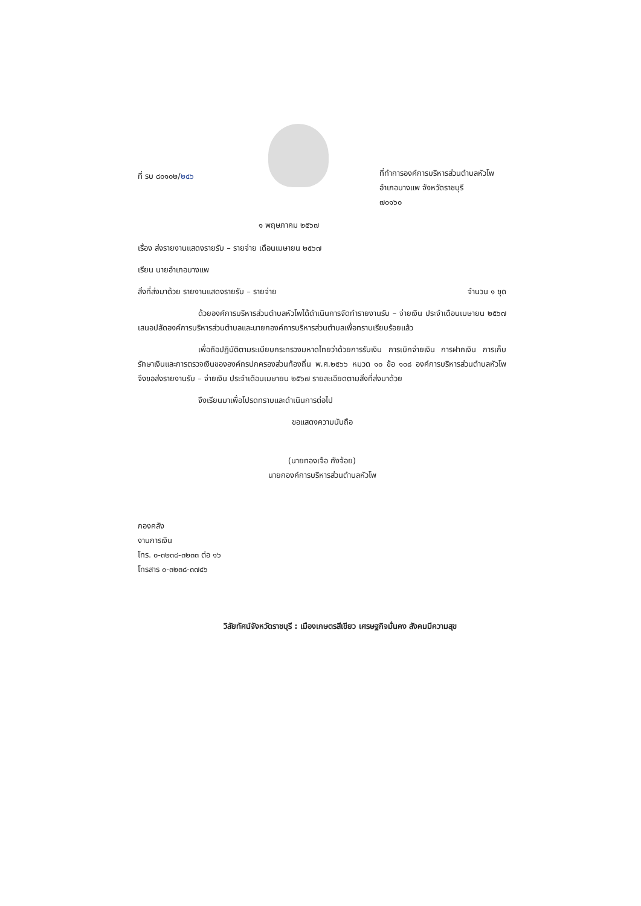ที่ รบ ๘๐๑๐๒/๒๔๖
ที่ทำการองค์การบริหารส่วนตำบลหัวโพ
อำเภอบางแพ จังหวัดราชบุรี
๗๐๑๖๐
๑ พฤษภาคม ๒๕๖๗
เรื่อง ส่งรายงานแสดงรายรับ – รายจ่าย เดือนเมษายน ๒๕๖๗
เรียน นายอำเภอบางแพ
สิ่งที่ส่งมาด้วย รายงานแสดงรายรับ – รายจ่าย จำนวน ๑ ชุด
ด้วยองค์การบริหารส่วนตำบลหัวโพได้ดำเนินการจัดทำรายงานรับ – จ่ายเงิน ประจำเดือนเมษายน ๒๕๖๗ เสนอปลัดองค์การบริหารส่วนตำบลและนายกองค์การบริหารส่วนตำบลเพื่อทราบเรียบร้อยแล้ว
เพื่อถือปฏิบัติตามระเบียบกระทรวงมหาดไทยว่าด้วยการรับเงิน การเบิกจ่ายเงิน การฝากเงิน การเก็บรักษาเงินและการตรวจเงินขององค์กรปกครองส่วนท้องถิ่น พ.ศ.๒๕๖๖ หมวด ๑๐ ข้อ ๑๐๘ องค์การบริหารส่วนตำบลหัวโพ จึงขอส่งรายงานรับ – จ่ายเงิน ประจำเดือนเมษายน ๒๕๖๗ รายละเอียดตามสิ่งที่ส่งมาด้วย
จึงเรียนมาเพื่อโปรดทราบและดำเนินการต่อไป
ขอแสดงความนับถือ
(นายทองเจือ กังจ้อย)
นายกองค์การบริหารส่วนตำบลหัวโพ
กองคลัง
งานการเงิน
โทร. ๐-๓๒๓๘-๓๒๓๓ ต่อ ๑๖
โทรสาร ๐-๓๒๓๘-๓๗๔๖
วิสัยทัศน์จังหวัดราชบุรี : เมืองเกษตรสีเขียว เศรษฐกิจมั่นคง สังคมมีความสุข